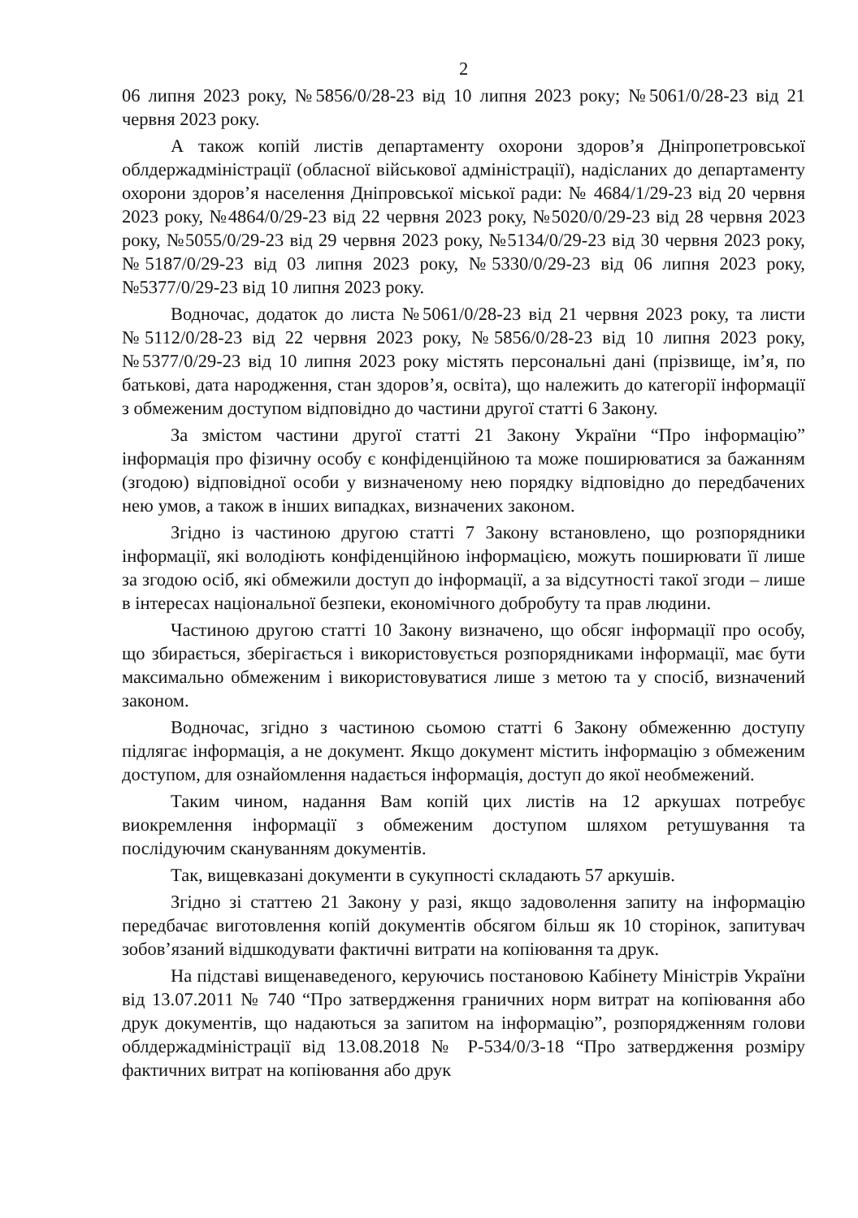2
06 липня 2023 року, №5856/0/28-23 від 10 липня 2023 року; №5061/0/28-23 від 21 червня 2023 року.
А також копій листів департаменту охорони здоров’я Дніпропетровської облдержадміністрації (обласної військової адміністрації), надісланих до департаменту охорони здоров’я населення Дніпровської міської ради: № 4684/1/29-23 від 20 червня 2023 року, №4864/0/29-23 від 22 червня 2023 року, №5020/0/29-23 від 28 червня 2023 року, №5055/0/29-23 від 29 червня 2023 року, №5134/0/29-23 від 30 червня 2023 року, №5187/0/29-23 від 03 липня 2023 року, №5330/0/29-23 від 06 липня 2023 року, №5377/0/29-23 від 10 липня 2023 року.
Водночас, додаток до листа №5061/0/28-23 від 21 червня 2023 року, та листи №5112/0/28-23 від 22 червня 2023 року, №5856/0/28-23 від 10 липня 2023 року, №5377/0/29-23 від 10 липня 2023 року містять персональні дані (прізвище, ім’я, по батькові, дата народження, стан здоров’я, освіта), що належить до категорії інформації з обмеженим доступом відповідно до частини другої статті 6 Закону.
За змістом частини другої статті 21 Закону України “Про інформацію” інформація про фізичну особу є конфіденційною та може поширюватися за бажанням (згодою) відповідної особи у визначеному нею порядку відповідно до передбачених нею умов, а також в інших випадках, визначених законом.
Згідно із частиною другою статті 7 Закону встановлено, що розпорядники інформації, які володіють конфіденційною інформацією, можуть поширювати її лише за згодою осіб, які обмежили доступ до інформації, а за відсутності такої згоди – лише в інтересах національної безпеки, економічного добробуту та прав людини.
Частиною другою статті 10 Закону визначено, що обсяг інформації про особу, що збирається, зберігається і використовується розпорядниками інформації, має бути максимально обмеженим і використовуватися лише з метою та у спосіб, визначений законом.
Водночас, згідно з частиною сьомою статті 6 Закону обмеженню доступу підлягає інформація, а не документ. Якщо документ містить інформацію з обмеженим доступом, для ознайомлення надається інформація, доступ до якої необмежений.
Таким чином, надання Вам копій цих листів на 12 аркушах потребує виокремлення інформації з обмеженим доступом шляхом ретушування та послідуючим скануванням документів.
Так, вищевказані документи в сукупності складають 57 аркушів.
Згідно зі статтею 21 Закону у разі, якщо задоволення запиту на інформацію передбачає виготовлення копій документів обсягом більш як 10 сторінок, запитувач зобов’язаний відшкодувати фактичні витрати на копіювання та друк.
На підставі вищенаведеного, керуючись постановою Кабінету Міністрів України від 13.07.2011 № 740 “Про затвердження граничних норм витрат на копіювання або друк документів, що надаються за запитом на інформацію”, розпорядженням голови облдержадміністрації від 13.08.2018 № Р-534/0/3-18 “Про затвердження розміру фактичних витрат на копіювання або друк